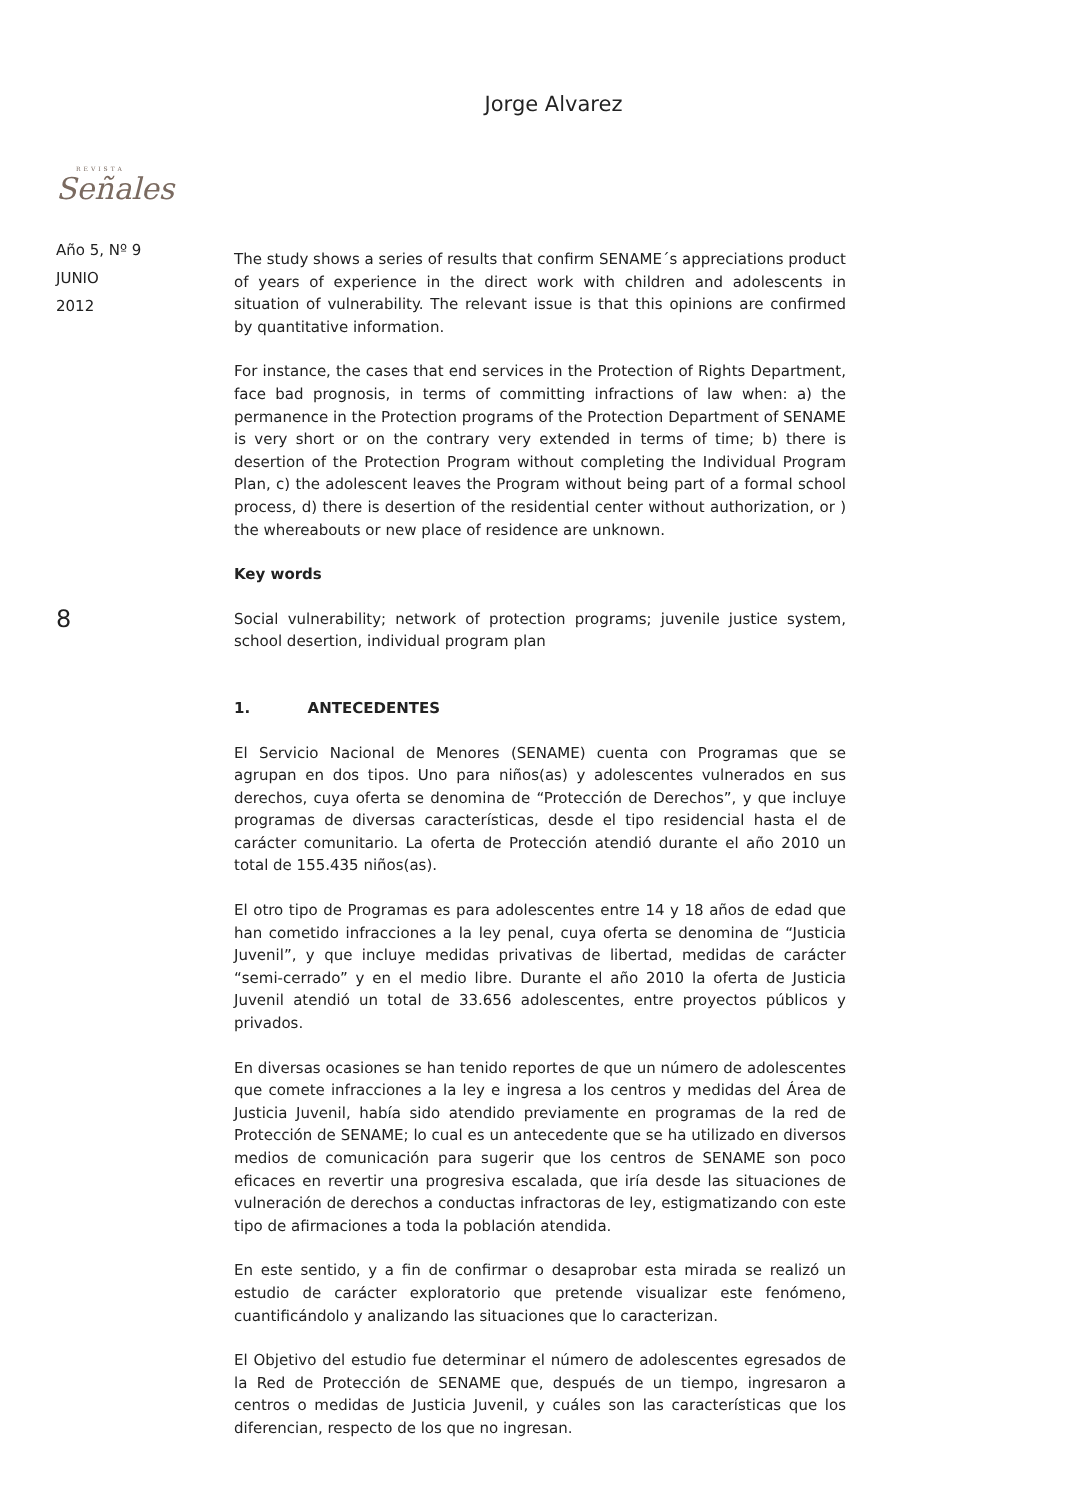Jorge Alvarez
REVISTA
Señales
Año 5, Nº 9
JUNIO
2012
8
The study shows a series of results that confirm SENAME´s appreciations product of years of experience in the direct work with children and adolescents in situation of vulnerability. The relevant issue is that this opinions are confirmed by quantitative information.
For instance, the cases that end services in the Protection of Rights Department, face bad prognosis, in terms of committing infractions of law when: a) the permanence in the Protection programs of the Protection Department of SENAME is very short or on the contrary very extended in terms of time; b) there is desertion of the Protection Program without completing the Individual Program Plan, c) the adolescent leaves the Program without being part of a formal school process, d) there is desertion of the residential center without authorization, or ) the whereabouts or new place of residence are unknown.
Key words
Social vulnerability; network of protection programs; juvenile justice system, school desertion, individual program plan
1. ANTECEDENTES
El Servicio Nacional de Menores (SENAME) cuenta con Programas que se agrupan en dos tipos. Uno para niños(as) y adolescentes vulnerados en sus derechos, cuya oferta se denomina de “Protección de Derechos”, y que incluye programas de diversas características, desde el tipo residencial hasta el de carácter comunitario. La oferta de Protección atendió durante el año 2010 un total de 155.435 niños(as).
El otro tipo de Programas es para adolescentes entre 14 y 18 años de edad que han cometido infracciones a la ley penal, cuya oferta se denomina de “Justicia Juvenil”, y que incluye medidas privativas de libertad, medidas de carácter “semi-cerrado” y en el medio libre. Durante el año 2010 la oferta de Justicia Juvenil atendió un total de 33.656 adolescentes, entre proyectos públicos y privados.
En diversas ocasiones se han tenido reportes de que un número de adolescentes que comete infracciones a la ley e ingresa a los centros y medidas del Área de Justicia Juvenil, había sido atendido previamente en programas de la red de Protección de SENAME; lo cual es un antecedente que se ha utilizado en diversos medios de comunicación para sugerir que los centros de SENAME son poco eficaces en revertir una progresiva escalada, que iría desde las situaciones de vulneración de derechos a conductas infractoras de ley, estigmatizando con este tipo de afirmaciones a toda la población atendida.
En este sentido, y a fin de confirmar o desaprobar esta mirada se realizó un estudio de carácter exploratorio que pretende visualizar este fenómeno, cuantificándolo y analizando las situaciones que lo caracterizan.
El Objetivo del estudio fue determinar el número de adolescentes egresados de la Red de Protección de SENAME que, después de un tiempo, ingresaron a centros o medidas de Justicia Juvenil, y cuáles son las características que los diferencian, respecto de los que no ingresan.